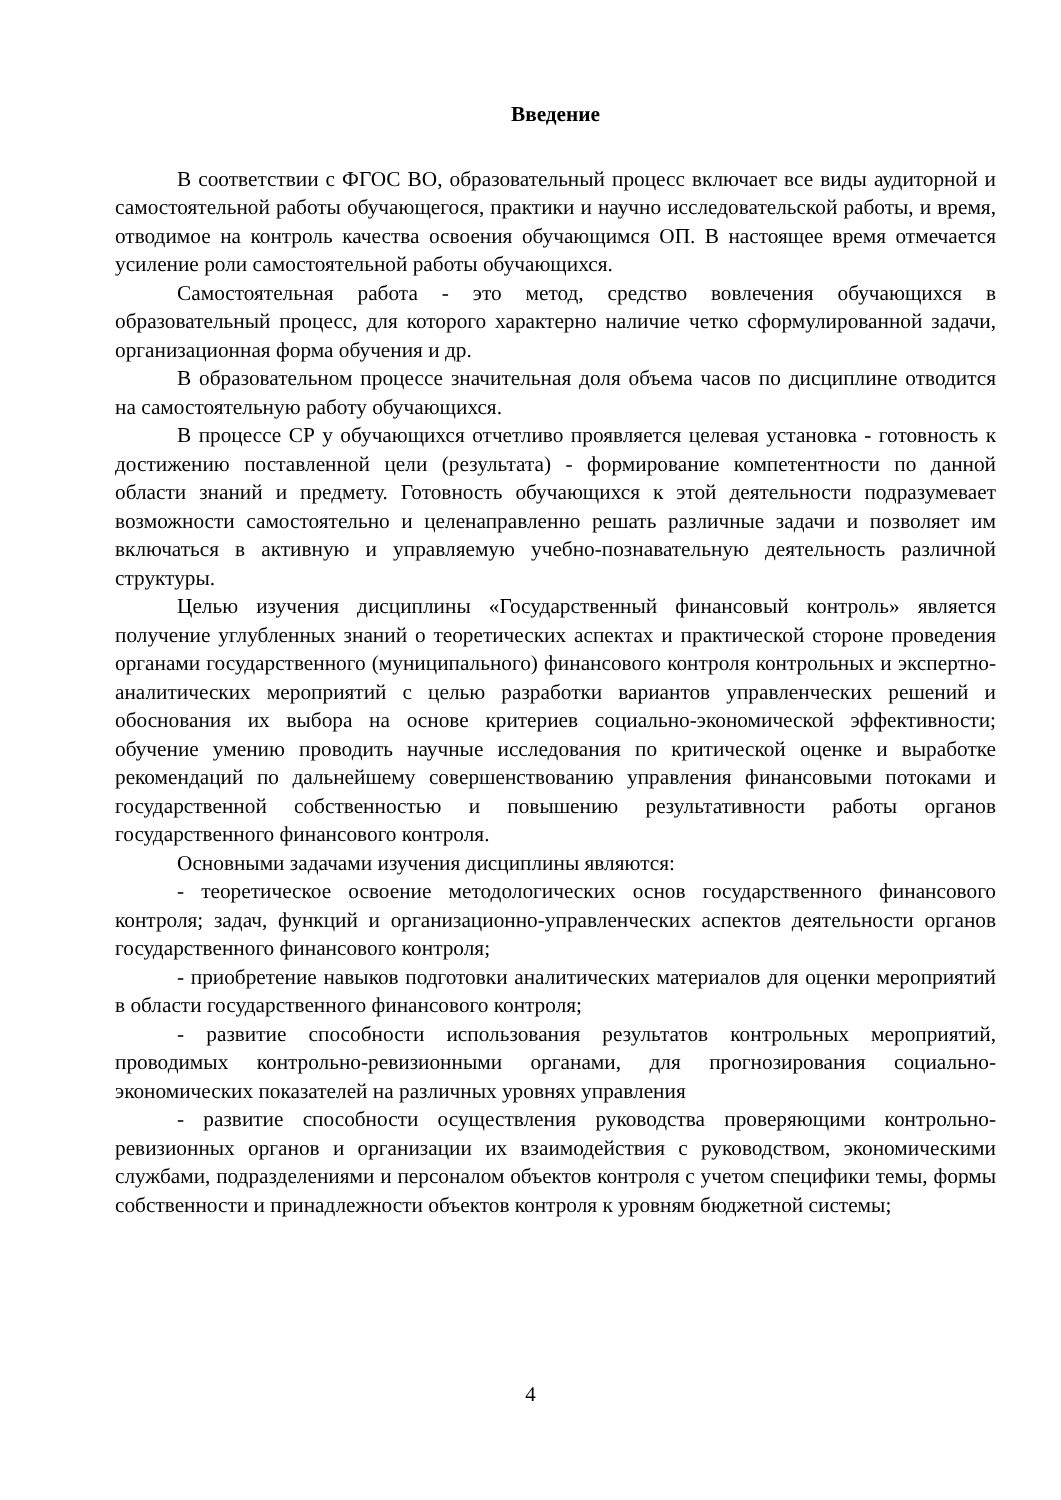Введение
В соответствии с ФГОС ВО, образовательный процесс включает все виды аудиторной и самостоятельной работы обучающегося, практики и научно исследовательской работы, и время, отводимое на контроль качества освоения обучающимся ОП. В настоящее время отмечается усиление роли самостоятельной работы обучающихся.
Самостоятельная работа - это метод, средство вовлечения обучающихся в образовательный процесс, для которого характерно наличие четко сформулированной задачи, организационная форма обучения и др.
В образовательном процессе значительная доля объема часов по дисциплине отводится на самостоятельную работу обучающихся.
В процессе СР у обучающихся отчетливо проявляется целевая установка - готовность к достижению поставленной цели (результата) - формирование компетентности по данной области знаний и предмету. Готовность обучающихся к этой деятельности подразумевает возможности самостоятельно и целенаправленно решать различные задачи и позволяет им включаться в активную и управляемую учебно-познавательную деятельность различной структуры.
Целью изучения дисциплины «Государственный финансовый контроль» является получение углубленных знаний о теоретических аспектах и практической стороне проведения органами государственного (муниципального) финансового контроля контрольных и экспертно-аналитических мероприятий с целью разработки вариантов управленческих решений и обоснования их выбора на основе критериев социально-экономической эффективности; обучение умению проводить научные исследования по критической оценке и выработке рекомендаций по дальнейшему совершенствованию управления финансовыми потоками и государственной собственностью и повышению результативности работы органов государственного финансового контроля.
Основными задачами изучения дисциплины являются:
- теоретическое освоение методологических основ государственного финансового контроля; задач, функций и организационно-управленческих аспектов деятельности органов государственного финансового контроля;
- приобретение навыков подготовки аналитических материалов для оценки мероприятий в области государственного финансового контроля;
- развитие способности использования результатов контрольных мероприятий, проводимых контрольно-ревизионными органами, для прогнозирования социально-экономических показателей на различных уровнях управления
- развитие способности осуществления руководства проверяющими контрольно-ревизионных органов и организации их взаимодействия с руководством, экономическими службами, подразделениями и персоналом объектов контроля с учетом специфики темы, формы собственности и принадлежности объектов контроля к уровням бюджетной системы;
4